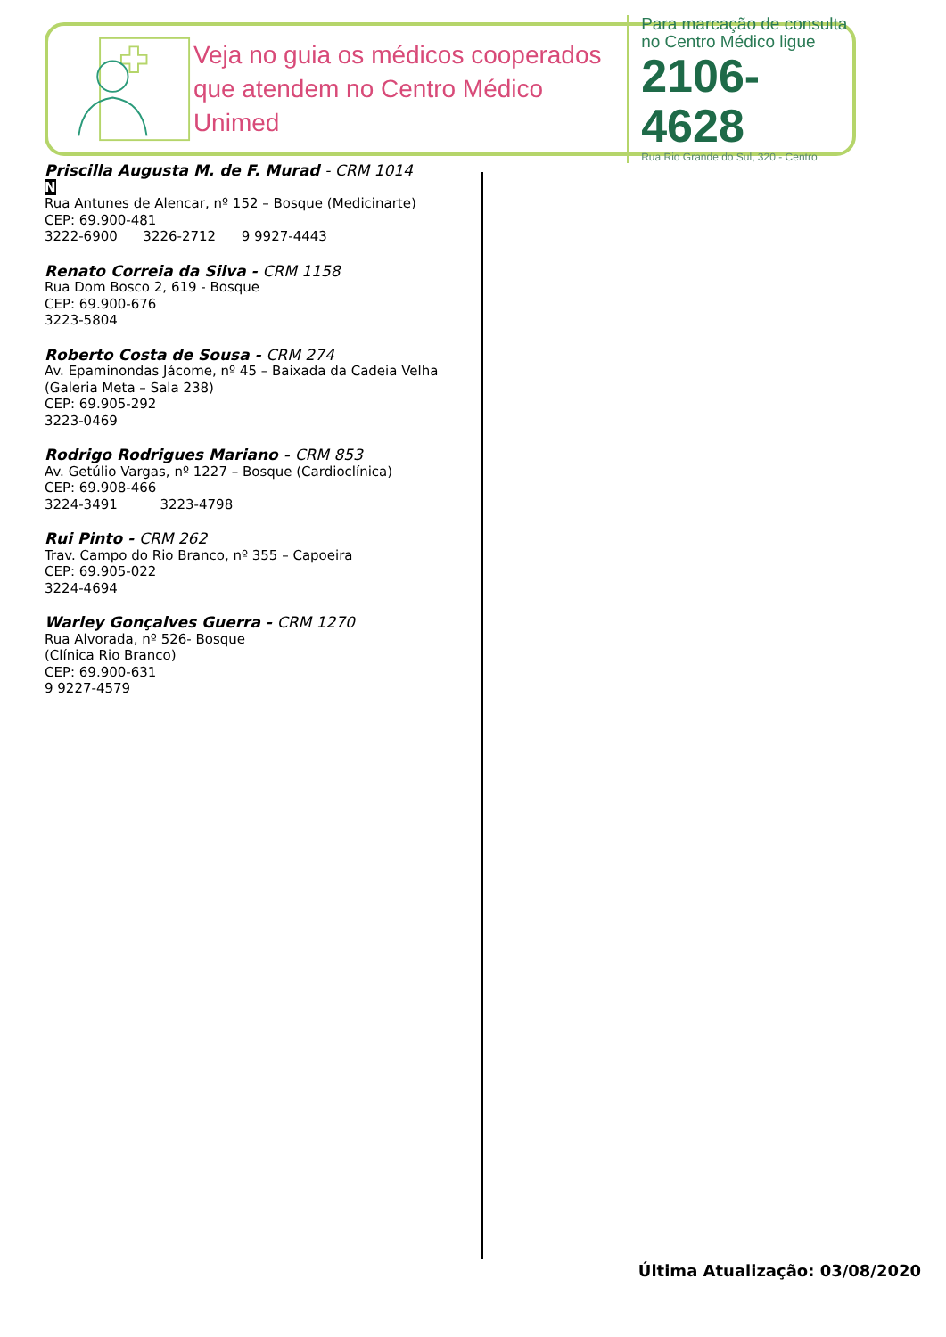Veja no guia os médicos cooperados que atendem no Centro Médico Unimed
Para marcação de consulta
no Centro Médico ligue
2106-4628
Rua Rio Grande do Sul, 320 - Centro
Priscilla Augusta M. de F. Murad - CRM 1014
N
Rua Antunes de Alencar, nº 152 – Bosque (Medicinarte)
CEP: 69.900-481
3222-6900 3226-2712 9 9927-4443
Renato Correia da Silva - CRM 1158
Rua Dom Bosco 2, 619 - Bosque
CEP: 69.900-676
3223-5804
Roberto Costa de Sousa - CRM 274
Av. Epaminondas Jácome, nº 45 – Baixada da Cadeia Velha
(Galeria Meta – Sala 238)
CEP: 69.905-292
3223-0469
Rodrigo Rodrigues Mariano - CRM 853
Av. Getúlio Vargas, nº 1227 – Bosque (Cardioclínica)
CEP: 69.908-466
3224-3491 3223-4798
Rui Pinto - CRM 262
Trav. Campo do Rio Branco, nº 355 – Capoeira
CEP: 69.905-022
3224-4694
Warley Gonçalves Guerra - CRM 1270
Rua Alvorada, nº 526- Bosque
(Clínica Rio Branco)
CEP: 69.900-631
9 9227-4579
Última Atualização: 03/08/2020